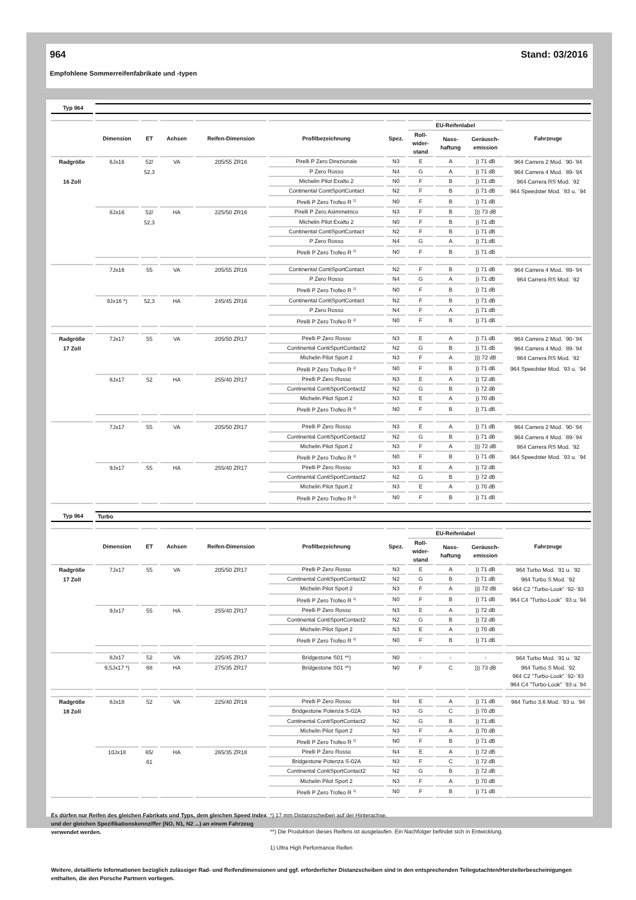964 Stand: 03/2016
Empfohlene Sommerreifenfabrikate und -typen
| Typ 964 | | | | | | | | | | |
| | Dimension | ET | Achsen | Reifen-Dimension | Profilbezeichnung | Spez. | EU-Reifenlabel | | | Fahrzeuge |
| | | | | | | | Roll- wider- stand | Nass- haftung | Geräusch- emission | |
| Radgröße | 6Jx16 | 52/ | VA | 205/55 ZR16 | Pirelli P Zero Direzionale | N3 | E | A | )) 71 dB | 964 Carrera 2 Mod. `90-`94 |
| | | 52,3 | | | P Zero Rosso | N4 | G | A | )) 71 dB | 964 Carrera 4 Mod. `89-`94 |
| 16 Zoll | | | | | Michelin Pilot Exalto 2 | N0 | F | B | )) 71 dB | 964 Carrera RS Mod. `92 |
| | | | | | Continental ContiSportContact | N2 | F | B | )) 71 dB | 964 Speedster Mod. `93 u. `94 |
| | | | | | Pirelli P Zero Trofeo R <sup>1)</sup> | N0 | F | B | )) 71 dB | |
| | 8Jx16 | 52/ | HA | 225/50 ZR16 | Pirelli P Zero Asimmetrico | N3 | F | B | ))) 73 dB | |
| | | 52,3 | | | Michelin Pilot Exalto 2 | N0 | F | B | )) 71 dB | |
| | | | | | Continental ContiSportContact | N2 | F | B | )) 71 dB | |
| | | | | | P Zero Rosso | N4 | G | A | )) 71 dB | |
| | | | | | Pirelli P Zero Trofeo R <sup>1)</sup> | N0 | F | B | )) 71 dB | |
| | 7Jx16 | 55 | VA | 205/55 ZR16 | Continental ContiSportContact | N2 | F | B | )) 71 dB | 964 Carrera 4 Mod. `89-`94 |
| | | | | | P Zero Rosso | N4 | G | A | )) 71 dB | 964 Carrera RS Mod. `92 |
| | | | | | Pirelli P Zero Trofeo R <sup>1)</sup> | N0 | F | B | )) 71 dB | |
| | 9Jx16 *) | 52,3 | HA | 245/45 ZR16 | Continental ContiSportContact | N2 | F | B | )) 71 dB | |
| | | | | | P Zero Rosso | N4 | F | A | )) 71 dB | |
| | | | | | Pirelli P Zero Trofeo R <sup>1)</sup> | N0 | F | B | )) 71 dB | |
| Radgröße | 7Jx17 | 55 | VA | 205/50 ZR17 | Pirelli P Zero Rosso | N3 | E | A | )) 71 dB | 964 Carrera 2 Mod. `90-`94 |
| 17 Zoll | | | | | Continental ContiSportContact2 | N2 | G | B | )) 71 dB | 964 Carrera 4 Mod. `89-`94 |
| | | | | | Michelin Pilot Sport 2 | N3 | F | A | ))) 72 dB | 964 Carrera RS Mod. `92 |
| | | | | | Pirelli P Zero Trofeo R <sup>1)</sup> | N0 | F | B | )) 71 dB | 964 Speedster Mod. `93 u. `94 |
| | 8Jx17 | 52 | HA | 255/40 ZR17 | Pirelli P Zero Rosso | N3 | E | A | )) 72 dB | |
| | | | | | Continental ContiSportContact2 | N2 | G | B | )) 72 dB | |
| | | | | | Michelin Pilot Sport 2 | N3 | E | A | )) 70 dB | |
| | | | | | Pirelli P Zero Trofeo R <sup>1)</sup> | N0 | F | B | )) 71 dB | |
| | 7Jx17 | 55 | VA | 205/50 ZR17 | Pirelli P Zero Rosso | N3 | E | A | )) 71 dB | 964 Carrera 2 Mod. `90-`94 |
| | | | | | Continental ContiSportContact2 | N2 | G | B | )) 71 dB | 964 Carrera 4 Mod. `89-`94 |
| | | | | | Michelin Pilot Sport 2 | N3 | F | A | ))) 72 dB | 964 Carrera RS Mod. `92 |
| | | | | | Pirelli P Zero Trofeo R <sup>1)</sup> | N0 | F | B | )) 71 dB | 964 Speedster Mod. `93 u. `94 |
| | 9Jx17 | 55 | HA | 255/40 ZR17 | Pirelli P Zero Rosso | N3 | E | A | )) 72 dB | |
| | | | | | Continental ContiSportContact2 | N2 | G | B | )) 72 dB | |
| | | | | | Michelin Pilot Sport 2 | N3 | E | A | )) 70 dB | |
| | | | | | Pirelli P Zero Trofeo R <sup>1)</sup> | N0 | F | B | )) 71 dB | |
| Typ 964 | Turbo | | | | | | | | | |
| | Dimension | ET | Achsen | Reifen-Dimension | Profilbezeichnung | Spez. | EU-Reifenlabel | | | Fahrzeuge |
| | | | | | | | Roll- wider- stand | Nass- haftung | Geräusch- emission | |
| Radgröße | 7Jx17 | 55 | VA | 205/50 ZR17 | Pirelli P Zero Rosso | N3 | E | A | )) 71 dB | 964 Turbo Mod. `91 u. `92 |
| 17 Zoll | | | | | Continental ContiSportContact2 | N2 | G | B | )) 71 dB | 964 Turbo S Mod. `92 |
| | | | | | Michelin Pilot Sport 2 | N3 | F | A | ))) 72 dB | 964 C2 "Turbo-Look" ´92-´93 |
| | | | | | Pirelli P Zero Trofeo R <sup>1)</sup> | N0 | F | B | )) 71 dB | 964 C4 "Turbo-Look" ´93 u.´94 |
| | 9Jx17 | 55 | HA | 255/40 ZR17 | Pirelli P Zero Rosso | N3 | E | A | )) 72 dB | |
| | | | | | Continental ContiSportContact2 | N2 | G | B | )) 72 dB | |
| | | | | | Michelin Pilot Sport 2 | N3 | E | A | )) 70 dB | |
| | | | | | Pirelli P Zero Trofeo R <sup>1)</sup> | N0 | F | B | )) 71 dB | |
| | 8Jx17 | 52 | VA | 225/45 ZR17 | Bridgestone S01 **) | N0 | - | - | - | 964 Turbo Mod. `91 u. `92 |
| | 9,5Jx17 *) | 68 | HA | 275/35 ZR17 | Bridgestone S01 **) | N0 | F | C | ))) 73 dB | 964 Turbo S Mod. `92 |
| | | | | | | | | | | 964 C2 "Turbo-Look" ´92-´93 |
| | | | | | | | | | | 964 C4 "Turbo-Look" ´93 u.´94 |
| Radgröße | 8Jx18 | 52 | VA | 225/40 ZR18 | Pirelli P Zero Rosso | N4 | E | A | )) 71 dB | 964 Turbo 3,6 Mod. `93 u. `94 |
| 18 Zoll | | | | | Bridgestone Potenza S-02A | N3 | G | C | )) 70 dB | |
| | | | | | Continental ContiSportContact2 | N2 | G | B | )) 71 dB | |
| | | | | | Michelin Pilot Sport 2 | N3 | F | A | )) 70 dB | |
| | | | | | Pirelli P Zero Trofeo R <sup>1)</sup> | N0 | F | B | )) 71 dB | |
| | 10Jx18 | 65/ | HA | 265/35 ZR18 | Pirelli P Zero Rosso | N4 | E | A | )) 72 dB | |
| | | 61 | | | Bridgestone Potenza S-02A | N3 | F | C | )) 72 dB | |
| | | | | | Continental ContiSportContact2 | N2 | G | B | )) 72 dB | |
| | | | | | Michelin Pilot Sport 2 | N3 | F | A | )) 70 dB | |
| | | | | | Pirelli P Zero Trofeo R <sup>1)</sup> | N0 | F | B | )) 71 dB | |
Es dürfen nur Reifen des gleichen Fabrikats und Typs, dem gleichen Speed Index und der gleichen Spezifikationskennziffer (NO, N1, N2 ...) an einem Fahrzeug verwendet werden.
*) 17 mm Distanzscheiben auf der Hinterachse.
**) Die Produktion dieses Reifens ist ausgelaufen. Ein Nachfolger befindet sich in Entwicklung.
1) Ultra High Performance Reifen
Weitere, detaillierte Informationen bezüglich zulässiger Rad- und Reifendimensionen und ggf. erforderlicher Distanzscheiben sind in den entsprechenden Teilegutachten/Herstellerbescheinigungen enthalten, die den Porsche Partnern vorliegen.